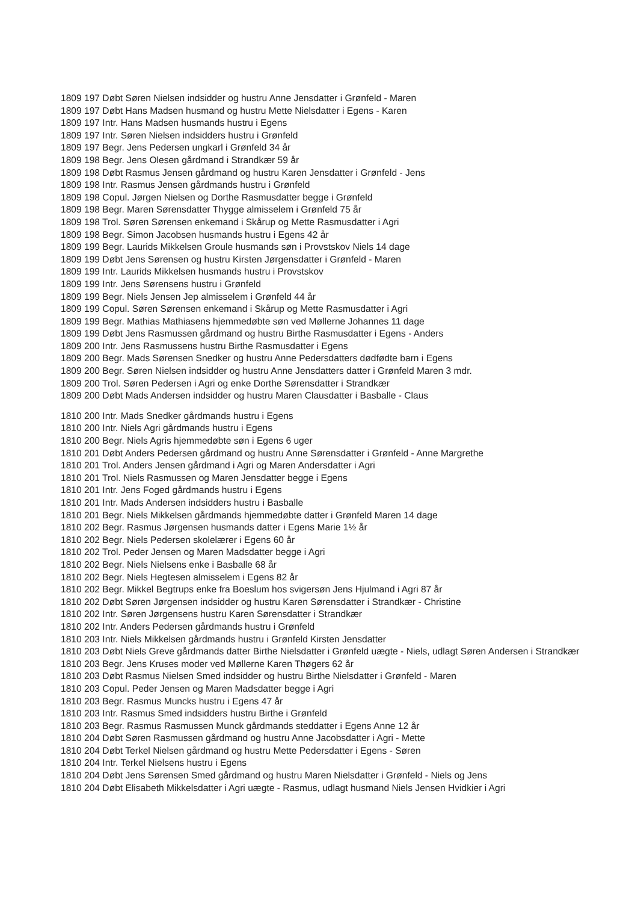1809 197 Døbt Søren Nielsen indsidder og hustru Anne Jensdatter i Grønfeld - Maren
1809 197 Døbt Hans Madsen husmand og hustru Mette Nielsdatter i Egens - Karen
1809 197 Intr. Hans Madsen husmands hustru i Egens
1809 197 Intr. Søren Nielsen indsidders hustru i Grønfeld
1809 197 Begr. Jens Pedersen ungkarl i Grønfeld 34 år
1809 198 Begr. Jens Olesen gårdmand i Strandkær 59 år
1809 198 Døbt Rasmus Jensen gårdmand og hustru Karen Jensdatter i Grønfeld - Jens
1809 198 Intr. Rasmus Jensen gårdmands hustru i Grønfeld
1809 198 Copul. Jørgen Nielsen og Dorthe Rasmusdatter begge i Grønfeld
1809 198 Begr. Maren Sørensdatter Thygge almisselem i Grønfeld 75 år
1809 198 Trol. Søren Sørensen enkemand i Skårup og Mette Rasmusdatter i Agri
1809 198 Begr. Simon Jacobsen husmands hustru i Egens 42 år
1809 199 Begr. Laurids Mikkelsen Groule husmands søn i Provstskov Niels 14 dage
1809 199 Døbt Jens Sørensen og hustru Kirsten Jørgensdatter i Grønfeld - Maren
1809 199 Intr. Laurids Mikkelsen husmands hustru i Provstskov
1809 199 Intr. Jens Sørensens hustru i Grønfeld
1809 199 Begr. Niels Jensen Jep almisselem i Grønfeld 44 år
1809 199 Copul. Søren Sørensen enkemand i Skårup og Mette Rasmusdatter i Agri
1809 199 Begr. Mathias Mathiasens hjemmedøbte søn ved Møllerne Johannes 11 dage
1809 199 Døbt Jens Rasmussen gårdmand og hustru Birthe Rasmusdatter i Egens - Anders
1809 200 Intr. Jens Rasmussens hustru Birthe Rasmusdatter i Egens
1809 200 Begr. Mads Sørensen Snedker og hustru Anne Pedersdatters dødfødte barn i Egens
1809 200 Begr. Søren Nielsen indsidder og hustru Anne Jensdatters datter i Grønfeld Maren 3 mdr.
1809 200 Trol. Søren Pedersen i Agri og enke Dorthe Sørensdatter i Strandkær
1809 200 Døbt Mads Andersen indsidder og hustru Maren Clausdatter i Basballe - Claus
1810 200 Intr. Mads Snedker gårdmands hustru i Egens
1810 200 Intr. Niels Agri gårdmands hustru i Egens
1810 200 Begr. Niels Agris hjemmedøbte søn i Egens 6 uger
1810 201 Døbt Anders Pedersen gårdmand og hustru Anne Sørensdatter i Grønfeld - Anne Margrethe
1810 201 Trol. Anders Jensen gårdmand i Agri og Maren Andersdatter i Agri
1810 201 Trol. Niels Rasmussen og Maren Jensdatter begge i Egens
1810 201 Intr. Jens Foged gårdmands hustru i Egens
1810 201 Intr. Mads Andersen indsidders hustru i Basballe
1810 201 Begr. Niels Mikkelsen gårdmands hjemmedøbte datter i Grønfeld Maren 14 dage
1810 202 Begr. Rasmus Jørgensen husmands datter i Egens Marie 1½ år
1810 202 Begr. Niels Pedersen skolelærer i Egens 60 år
1810 202 Trol. Peder Jensen og Maren Madsdatter begge i Agri
1810 202 Begr. Niels Nielsens enke i Basballe 68 år
1810 202 Begr. Niels Hegtesen almisselem i Egens 82 år
1810 202 Begr. Mikkel Begtrups enke fra Boeslum hos svigersøn Jens Hjulmand i Agri 87 år
1810 202 Døbt Søren Jørgensen indsidder og hustru Karen Sørensdatter i Strandkær - Christine
1810 202 Intr. Søren Jørgensens hustru Karen Sørensdatter i Strandkær
1810 202 Intr. Anders Pedersen gårdmands hustru i Grønfeld
1810 203 Intr. Niels Mikkelsen gårdmands hustru i Grønfeld Kirsten Jensdatter
1810 203 Døbt Niels Greve gårdmands datter Birthe Nielsdatter i Grønfeld uægte - Niels, udlagt Søren Andersen i Strandkær
1810 203 Begr. Jens Kruses moder ved Møllerne Karen Thøgers 62 år
1810 203 Døbt Rasmus Nielsen Smed indsidder og hustru Birthe Nielsdatter i Grønfeld - Maren
1810 203 Copul. Peder Jensen og Maren Madsdatter begge i Agri
1810 203 Begr. Rasmus Muncks hustru i Egens 47 år
1810 203 Intr. Rasmus Smed indsidders hustru Birthe i Grønfeld
1810 203 Begr. Rasmus Rasmussen Munck gårdmands steddatter i Egens Anne 12 år
1810 204 Døbt Søren Rasmussen gårdmand og hustru Anne Jacobsdatter i Agri - Mette
1810 204 Døbt Terkel Nielsen gårdmand og hustru Mette Pedersdatter i Egens - Søren
1810 204 Intr. Terkel Nielsens hustru i Egens
1810 204 Døbt Jens Sørensen Smed gårdmand og hustru Maren Nielsdatter i Grønfeld - Niels og Jens
1810 204 Døbt Elisabeth Mikkelsdatter i Agri uægte - Rasmus, udlagt husmand Niels Jensen Hvidkier i Agri